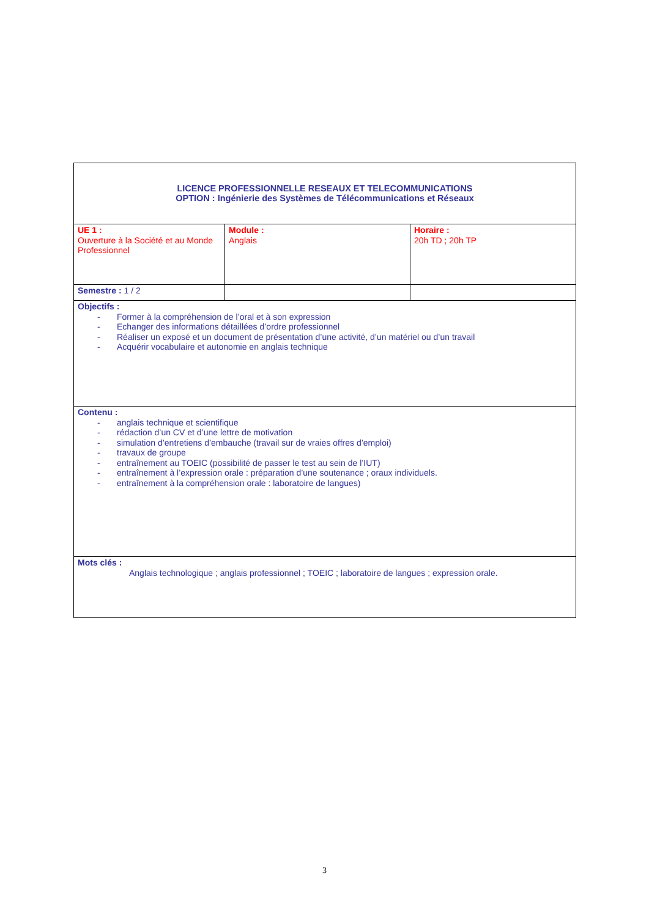| LICENCE PROFESSIONNELLE RESEAUX ET TELECOMMUNICATIONS OPTION : Ingénierie des Systèmes de Télécommunications et Réseaux | | |
| UE 1 : Ouverture à la Société et au Monde Professionnel | Module : Anglais | Horaire : 20h TD ; 20h TP |
| Semestre : 1 / 2 | | |
| Objectifs : - Former à la compréhension de l’oral et à son expression - Echanger des informations détaillées d’ordre professionnel - Réaliser un exposé et un document de présentation d’une activité, d’un matériel ou d’un travail - Acquérir vocabulaire et autonomie en anglais technique | | |
| Contenu : - anglais technique et scientifique - rédaction d’un CV et d’une lettre de motivation - simulation d’entretiens d’embauche (travail sur de vraies offres d’emploi) - travaux de groupe - entraînement au TOEIC (possibilité de passer le test au sein de l’IUT) - entraînement à l’expression orale : préparation d’une soutenance ; oraux individuels. - entraînement à la compréhension orale : laboratoire de langues) | | |
| Mots clés : Anglais technologique ; anglais professionnel ; TOEIC ; laboratoire de langues ; expression orale. | | |
3